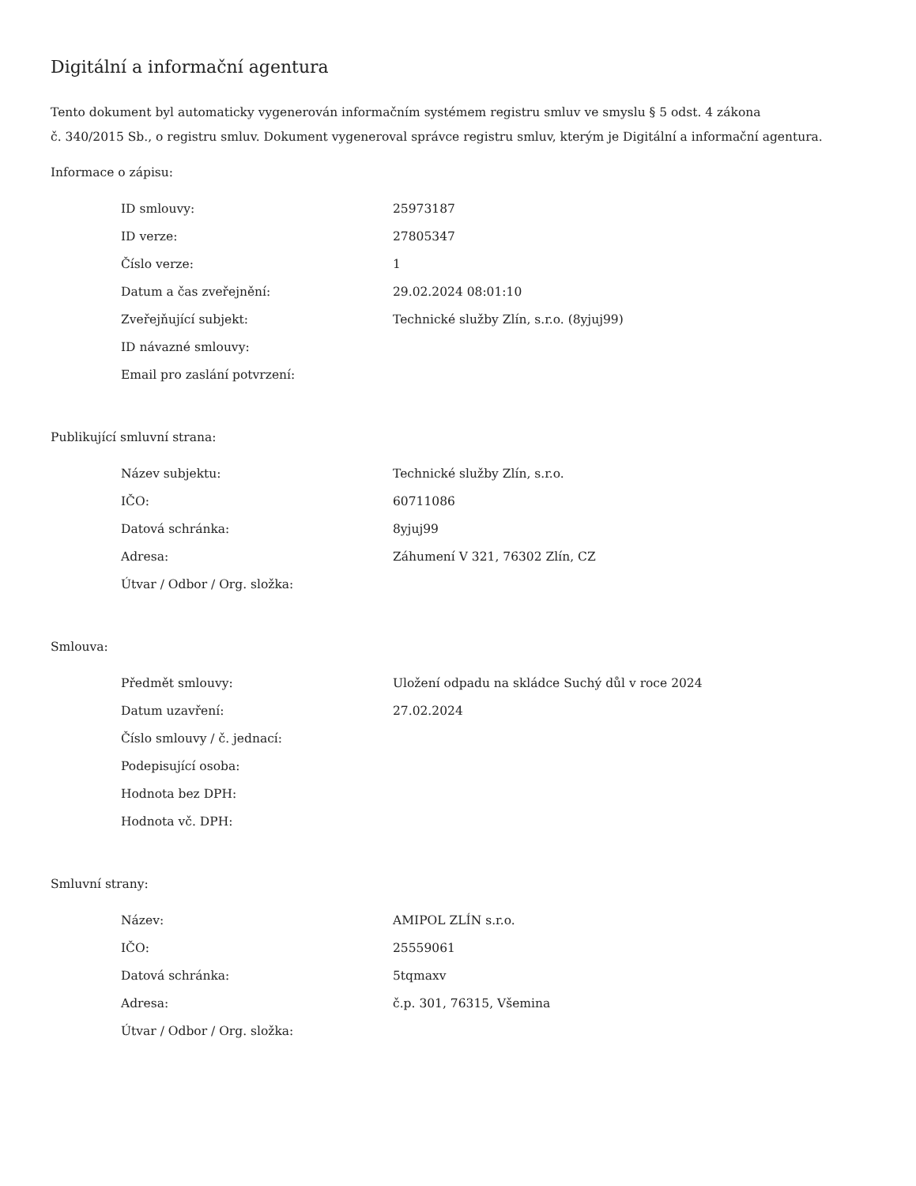Digitální a informační agentura
Tento dokument byl automaticky vygenerován informačním systémem registru smluv ve smyslu § 5 odst. 4 zákona
č. 340/2015 Sb., o registru smluv. Dokument vygeneroval správce registru smluv, kterým je Digitální a informační agentura.
Informace o zápisu:
| ID smlouvy: | 25973187 |
| ID verze: | 27805347 |
| Číslo verze: | 1 |
| Datum a čas zveřejnění: | 29.02.2024 08:01:10 |
| Zveřejňující subjekt: | Technické služby Zlín, s.r.o. (8yjuj99) |
| ID návazné smlouvy: | |
| Email pro zaslání potvrzení: | |
Publikující smluvní strana:
| Název subjektu: | Technické služby Zlín, s.r.o. |
| IČO: | 60711086 |
| Datová schránka: | 8yjuj99 |
| Adresa: | Záhumení V 321, 76302 Zlín, CZ |
| Útvar / Odbor / Org. složka: | |
Smlouva:
| Předmět smlouvy: | Uložení odpadu na skládce Suchý důl v roce 2024 |
| Datum uzavření: | 27.02.2024 |
| Číslo smlouvy / č. jednací: | |
| Podepisující osoba: | |
| Hodnota bez DPH: | |
| Hodnota vč. DPH: | |
Smluvní strany:
| Název: | AMIPOL ZLÍN s.r.o. |
| IČO: | 25559061 |
| Datová schránka: | 5tqmaxv |
| Adresa: | č.p. 301, 76315, Všemina |
| Útvar / Odbor / Org. složka: | |